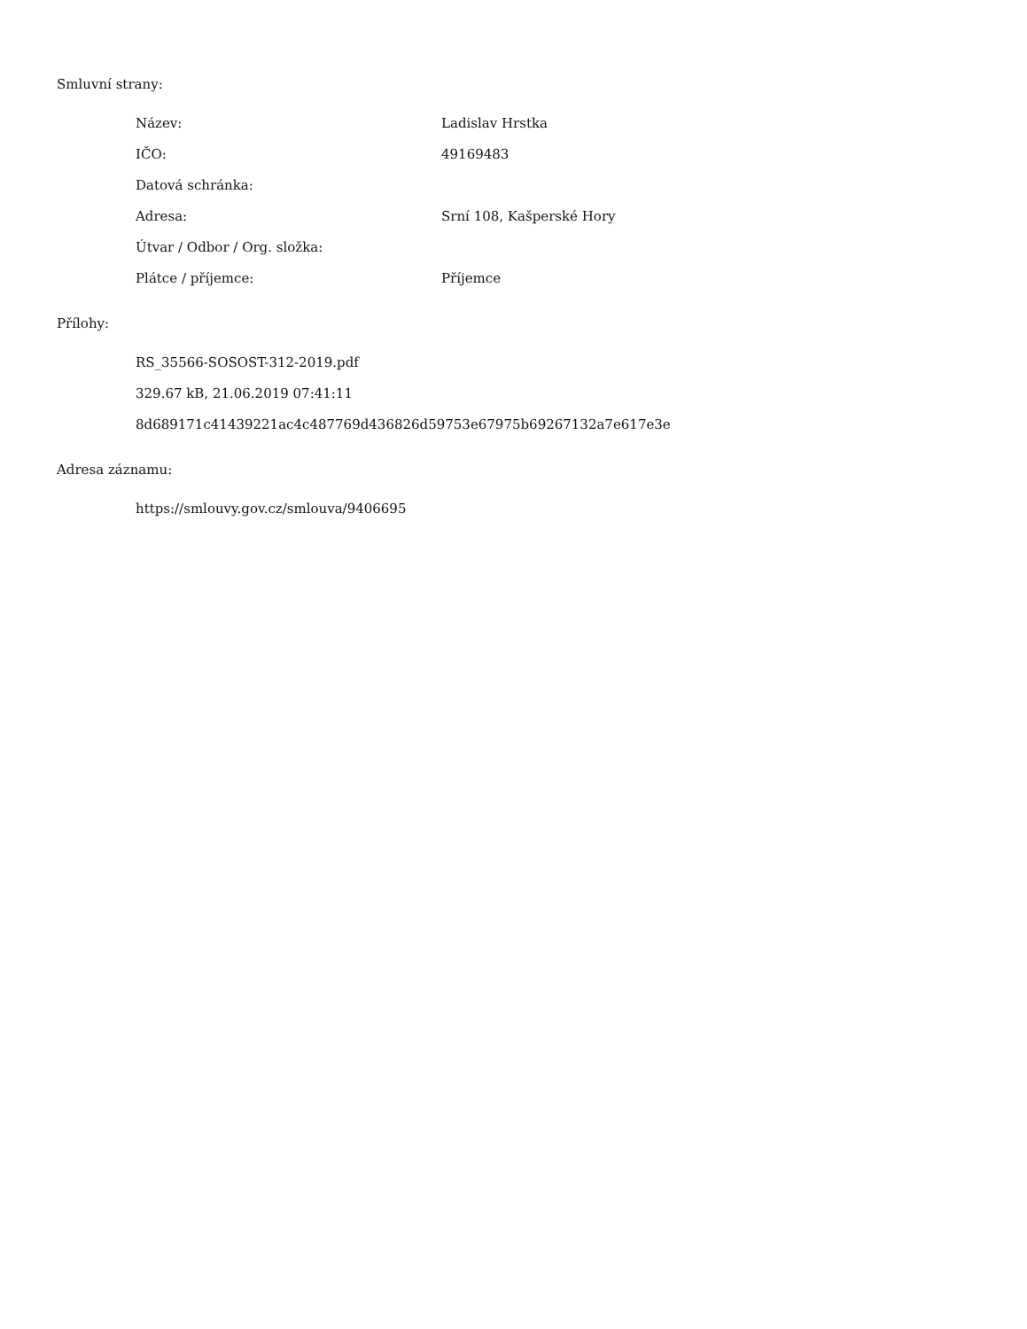Smluvní strany:
Název: Ladislav Hrstka
IČO: 49169483
Datová schránka:
Adresa: Srní 108, Kašperské Hory
Útvar / Odbor / Org. složka:
Plátce / příjemce: Příjemce
Přílohy:
RS_35566-SOSOST-312-2019.pdf
329.67 kB, 21.06.2019 07:41:11
8d689171c41439221ac4c487769d436826d59753e67975b69267132a7e617e3e
Adresa záznamu:
https://smlouvy.gov.cz/smlouva/9406695